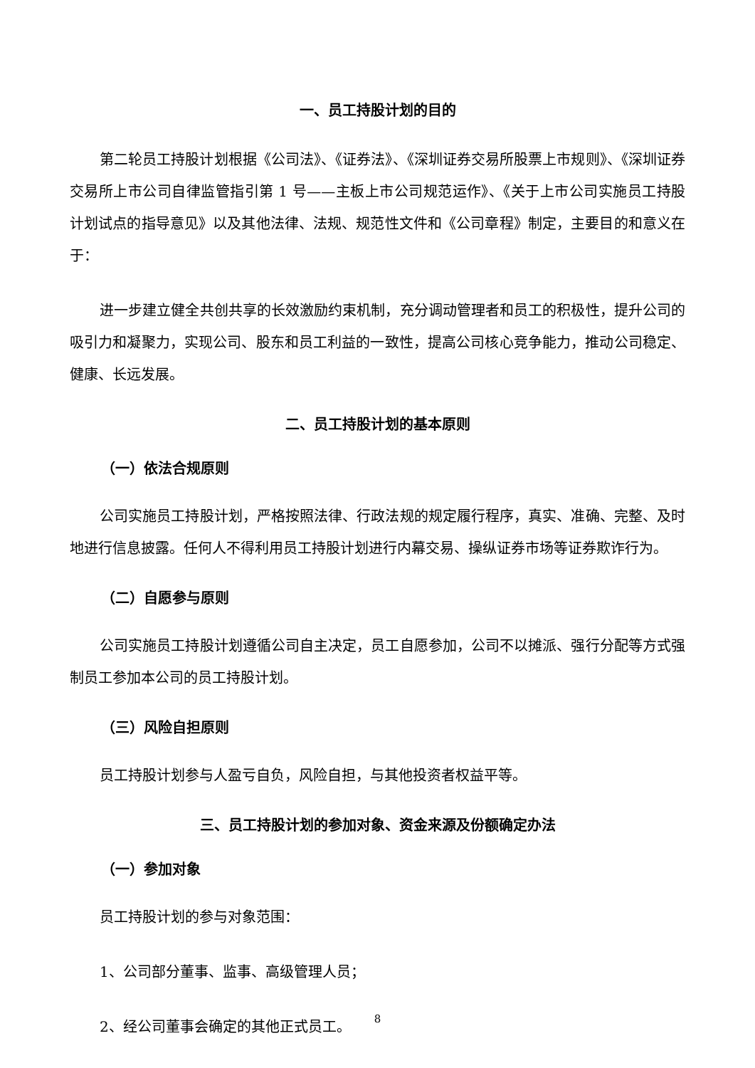一、员工持股计划的目的
第二轮员工持股计划根据《公司法》、《证券法》、《深圳证券交易所股票上市规则》、《深圳证券交易所上市公司自律监管指引第 1 号——主板上市公司规范运作》、《关于上市公司实施员工持股计划试点的指导意见》以及其他法律、法规、规范性文件和《公司章程》制定，主要目的和意义在于：
进一步建立健全共创共享的长效激励约束机制，充分调动管理者和员工的积极性，提升公司的吸引力和凝聚力，实现公司、股东和员工利益的一致性，提高公司核心竞争能力，推动公司稳定、健康、长远发展。
二、员工持股计划的基本原则
（一）依法合规原则
公司实施员工持股计划，严格按照法律、行政法规的规定履行程序，真实、准确、完整、及时地进行信息披露。任何人不得利用员工持股计划进行内幕交易、操纵证券市场等证券欺诈行为。
（二）自愿参与原则
公司实施员工持股计划遵循公司自主决定，员工自愿参加，公司不以摊派、强行分配等方式强制员工参加本公司的员工持股计划。
（三）风险自担原则
员工持股计划参与人盈亏自负，风险自担，与其他投资者权益平等。
三、员工持股计划的参加对象、资金来源及份额确定办法
（一）参加对象
员工持股计划的参与对象范围：
1、公司部分董事、监事、高级管理人员；
2、经公司董事会确定的其他正式员工。
8